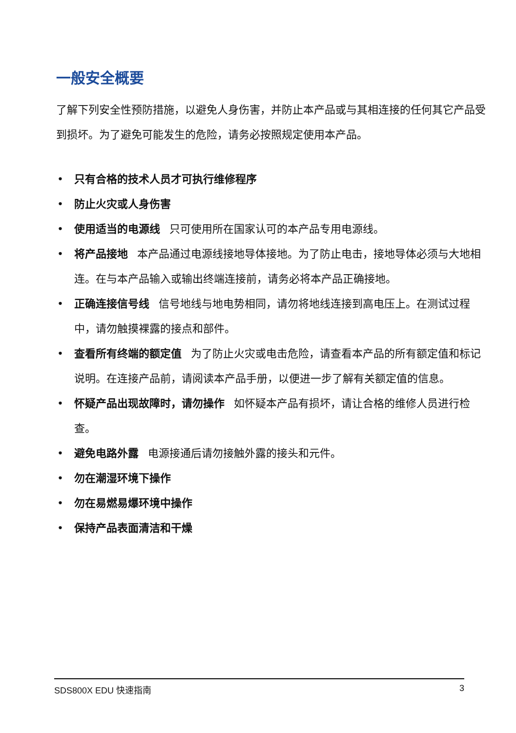一般安全概要
了解下列安全性预防措施，以避免人身伤害，并防止本产品或与其相连接的任何其它产品受到损坏。为了避免可能发生的危险，请务必按照规定使用本产品。
• 只有合格的技术人员才可执行维修程序
• 防止火灾或人身伤害
• 使用适当的电源线 只可使用所在国家认可的本产品专用电源线。
• 将产品接地 本产品通过电源线接地导体接地。为了防止电击，接地导体必须与大地相连。在与本产品输入或输出终端连接前，请务必将本产品正确接地。
• 正确连接信号线 信号地线与地电势相同，请勿将地线连接到高电压上。在测试过程中，请勿触摸裸露的接点和部件。
• 查看所有终端的额定值 为了防止火灾或电击危险，请查看本产品的所有额定值和标记说明。在连接产品前，请阅读本产品手册，以便进一步了解有关额定值的信息。
• 怀疑产品出现故障时，请勿操作 如怀疑本产品有损坏，请让合格的维修人员进行检查。
• 避免电路外露 电源接通后请勿接触外露的接头和元件。
• 勿在潮湿环境下操作
• 勿在易燃易爆环境中操作
• 保持产品表面清洁和干燥
SDS800X EDU 快速指南 3